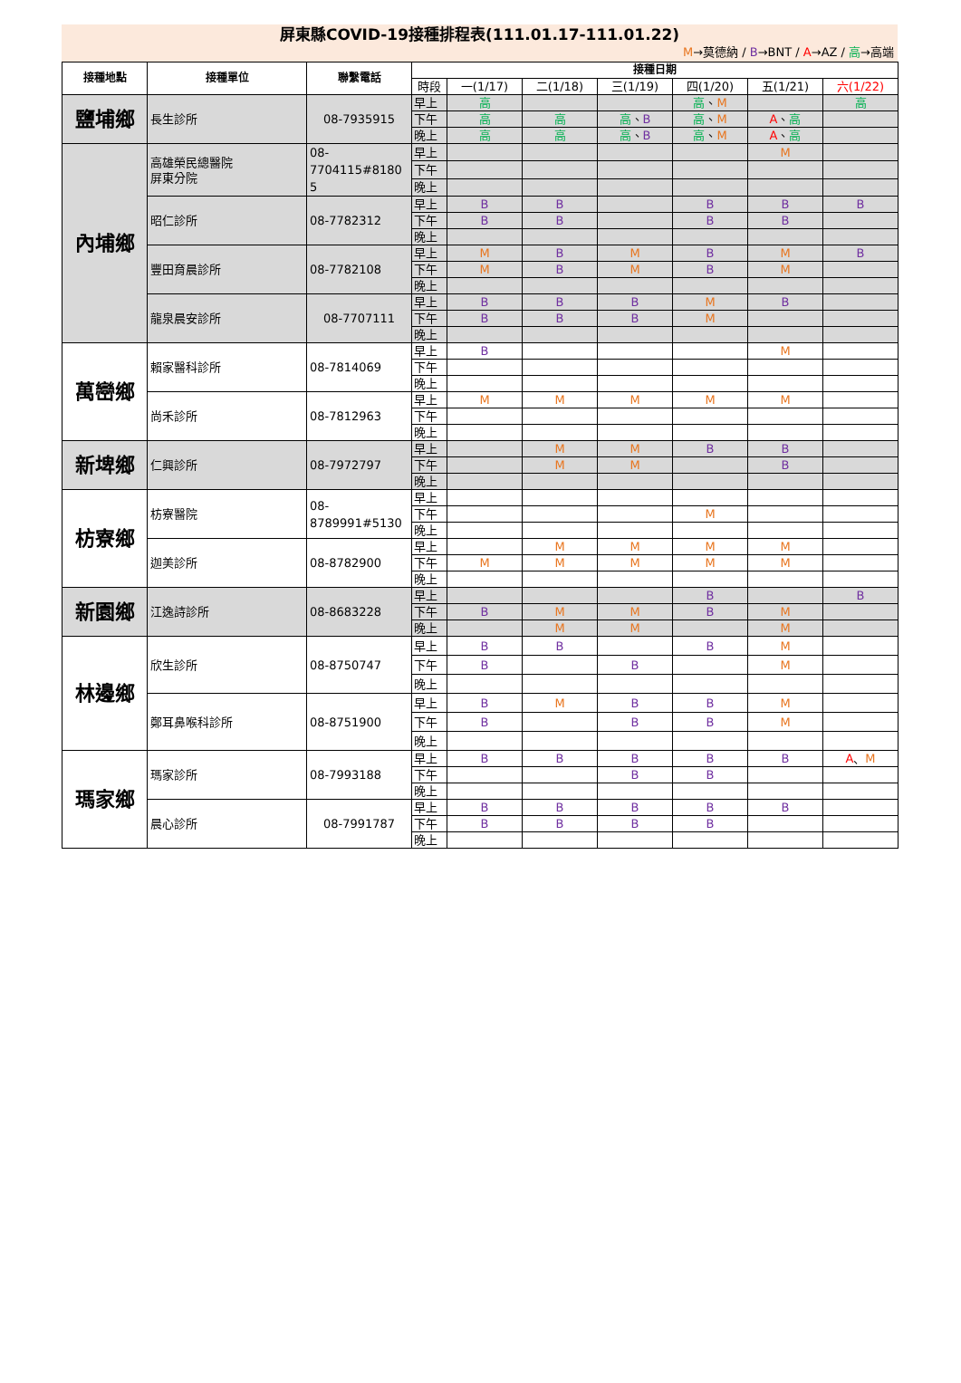屏東縣COVID-19接種排程表(111.01.17-111.01.22)
M→莫德納 / B→BNT / A→AZ / 高→高端
| 接種地點 | 接種單位 | 聯繫電話 | 接種日期 | | | | | | |
| --- | --- | --- | --- | --- | --- | --- | --- | --- | --- |
| | | | 時段 | 一(1/17) | 二(1/18) | 三(1/19) | 四(1/20) | 五(1/21) | 六(1/22) |
| 鹽埔鄉 | 長生診所 | 08-7935915 | 早上 | 高 | | | 高 、 M | | 高 |
| | | | 下午 | 高 | 高 | 高 、 B | 高 、 M | A 、 高 | |
| | | | 晚上 | 高 | 高 | 高 、 B | 高 、 M | A 、 高 | |
| 內埔鄉 | 高雄榮民總醫院 屏東分院 | 08- 7704115#8180 5 | 早上 | | | | | M | |
| | | | 下午 | | | | | | |
| | | | 晚上 | | | | | | |
| | 昭仁診所 | 08-7782312 | 早上 | B | B | | B | B | B |
| | | | 下午 | B | B | | B | B | |
| | | | 晚上 | | | | | | |
| | 豐田育晨診所 | 08-7782108 | 早上 | M | B | M | B | M | B |
| | | | 下午 | M | B | M | B | M | |
| | | | 晚上 | | | | | | |
| | 龍泉晨安診所 | 08-7707111 | 早上 | B | B | B | M | B | |
| | | | 下午 | B | B | B | M | | |
| | | | 晚上 | | | | | | |
| 萬巒鄉 | 賴家醫科診所 | 08-7814069 | 早上 | B | | | | M | |
| | | | 下午 | | | | | | |
| | | | 晚上 | | | | | | |
| | 尚禾診所 | 08-7812963 | 早上 | M | M | M | M | M | |
| | | | 下午 | | | | | | |
| | | | 晚上 | | | | | | |
| 新埤鄉 | 仁興診所 | 08-7972797 | 早上 | | M | M | B | B | |
| | | | 下午 | | M | M | | B | |
| | | | 晚上 | | | | | | |
| 枋寮鄉 | 枋寮醫院 | 08- 8789991#5130 | 早上 | | | | | | |
| | | | 下午 | | | | M | | |
| | | | 晚上 | | | | | | |
| | 迦美診所 | 08-8782900 | 早上 | | M | M | M | M | |
| | | | 下午 | M | M | M | M | M | |
| | | | 晚上 | | | | | | |
| 新園鄉 | 江逸詩診所 | 08-8683228 | 早上 | | | | B | | B |
| | | | 下午 | B | M | M | B | M | |
| | | | 晚上 | | M | M | | M | |
| 林邊鄉 | 欣生診所 | 08-8750747 | 早上 | B | B | | B | M | |
| | | | 下午 | B | | B | | M | |
| | | | 晚上 | | | | | | |
| | 鄭耳鼻喉科診所 | 08-8751900 | 早上 | B | M | B | B | M | |
| | | | 下午 | B | | B | B | M | |
| | | | 晚上 | | | | | | |
| 瑪家鄉 | 瑪家診所 | 08-7993188 | 早上 | B | B | B | B | B | A 、 M |
| | | | 下午 | | | B | B | | |
| | | | 晚上 | | | | | | |
| | 晨心診所 | 08-7991787 | 早上 | B | B | B | B | B | |
| | | | 下午 | B | B | B | B | | |
| | | | 晚上 | | | | | | |